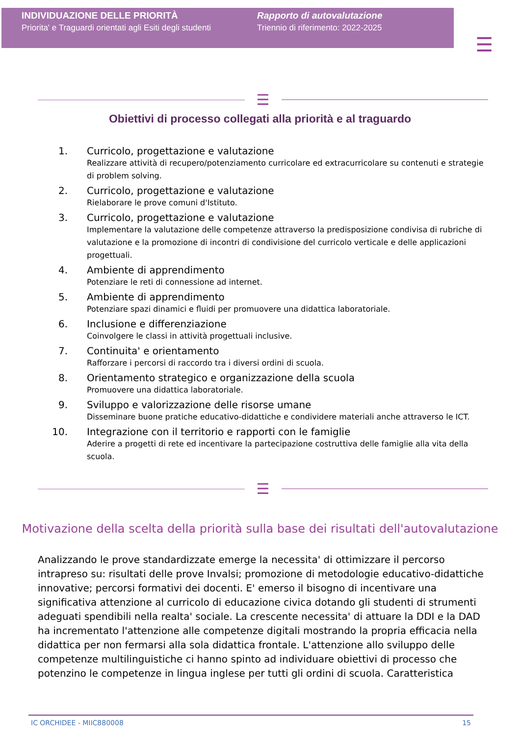INDIVIDUAZIONE DELLE PRIORITÀ
Priorita' e Traguardi orientati agli Esiti degli studenti
Rapporto di autovalutazione
Triennio di riferimento: 2022-2025
☰
☰
Obiettivi di processo collegati alla priorità e al traguardo
1. Curricolo, progettazione e valutazione
Realizzare attività di recupero/potenziamento curricolare ed extracurricolare su contenuti e strategie di problem solving.
2. Curricolo, progettazione e valutazione
Rielaborare le prove comuni d'Istituto.
3. Curricolo, progettazione e valutazione
Implementare la valutazione delle competenze attraverso la predisposizione condivisa di rubriche di valutazione e la promozione di incontri di condivisione del curricolo verticale e delle applicazioni progettuali.
4. Ambiente di apprendimento
Potenziare le reti di connessione ad internet.
5. Ambiente di apprendimento
Potenziare spazi dinamici e fluidi per promuovere una didattica laboratoriale.
6. Inclusione e differenziazione
Coinvolgere le classi in attività progettuali inclusive.
7. Continuita' e orientamento
Rafforzare i percorsi di raccordo tra i diversi ordini di scuola.
8. Orientamento strategico e organizzazione della scuola
Promuovere una didattica laboratoriale.
9. Sviluppo e valorizzazione delle risorse umane
Disseminare buone pratiche educativo-didattiche e condividere materiali anche attraverso le ICT.
10. Integrazione con il territorio e rapporti con le famiglie
Aderire a progetti di rete ed incentivare la partecipazione costruttiva delle famiglie alla vita della scuola.
☰
Motivazione della scelta della priorità sulla base dei risultati dell'autovalutazione
Analizzando le prove standardizzate emerge la necessita' di ottimizzare il percorso intrapreso su: risultati delle prove Invalsi; promozione di metodologie educativo-didattiche innovative; percorsi formativi dei docenti. E' emerso il bisogno di incentivare una significativa attenzione al curricolo di educazione civica dotando gli studenti di strumenti adeguati spendibili nella realta' sociale. La crescente necessita' di attuare la DDI e la DAD ha incrementato l'attenzione alle competenze digitali mostrando la propria efficacia nella didattica per non fermarsi alla sola didattica frontale. L'attenzione allo sviluppo delle competenze multilinguistiche ci hanno spinto ad individuare obiettivi di processo che potenzino le competenze in lingua inglese per tutti gli ordini di scuola. Caratteristica
IC ORCHIDEE - MIIC880008 15